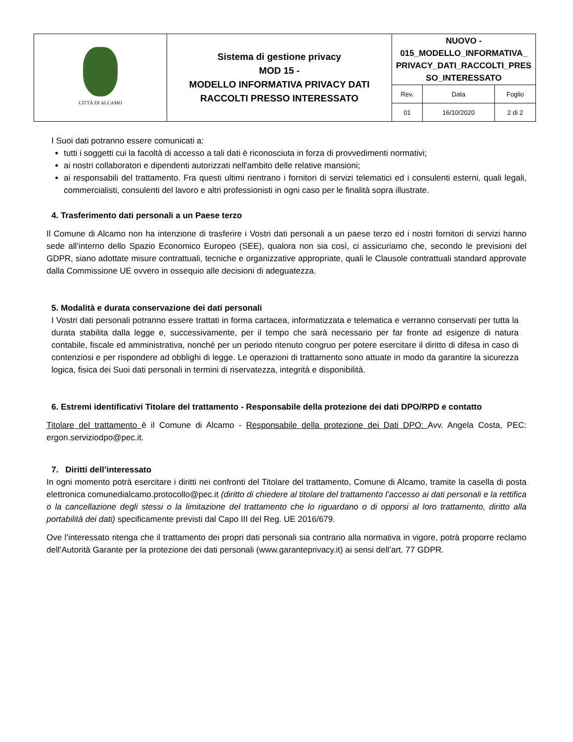| CITTÀ DI ALCAMO | Sistema di gestione privacy MOD 15 - MODELLO INFORMATIVA PRIVACY DATI RACCOLTI PRESSO INTERESSATO | NUOVO - 015_MODELLO_INFORMATIVA_ PRIVACY_DATI_RACCOLTI_PRES SO_INTERESSATO | | |
| | | Rev. | Data | Foglio |
| | | 01 | 16/10/2020 | 2 di 2 |
I Suoi dati potranno essere comunicati a:
tutti i soggetti cui la facoltà di accesso a tali dati è riconosciuta in forza di provvedimenti normativi;
ai nostri collaboratori e dipendenti autorizzati nell'ambito delle relative mansioni;
ai responsabili del trattamento. Fra questi ultimi rientrano i fornitori di servizi telematici ed i consulenti esterni, quali legali, commercialisti, consulenti del lavoro e altri professionisti in ogni caso per le finalità sopra illustrate.
4. Trasferimento dati personali a un Paese terzo
Il Comune di Alcamo non ha intenzione di trasferire i Vostri dati personali a un paese terzo ed i nostri fornitori di servizi hanno sede all’interno dello Spazio Economico Europeo (SEE), qualora non sia così, ci assicuriamo che, secondo le previsioni del GDPR, siano adottate misure contrattuali, tecniche e organizzative appropriate, quali le Clausole contrattuali standard approvate dalla Commissione UE ovvero in ossequio alle decisioni di adeguatezza.
5. Modalità e durata conservazione dei dati personali
I Vostri dati personali potranno essere trattati in forma cartacea, informatizzata e telematica e verranno conservati per tutta la durata stabilita dalla legge e, successivamente, per il tempo che sarà necessario per far fronte ad esigenze di natura contabile, fiscale ed amministrativa, nonché per un periodo ritenuto congruo per potere esercitare il diritto di difesa in caso di contenziosi e per rispondere ad obblighi di legge. Le operazioni di trattamento sono attuate in modo da garantire la sicurezza logica, fisica dei Suoi dati personali in termini di riservatezza, integrità e disponibilità.
6. Estremi identificativi Titolare del trattamento - Responsabile della protezione dei dati DPO/RPD e contatto
Titolare del trattamento è il Comune di Alcamo - Responsabile della protezione dei Dati DPO: Avv. Angela Costa, PEC: ergon.serviziodpo@pec.it.
7. Diritti dell’interessato
In ogni momento potrà esercitare i diritti nei confronti del Titolare del trattamento, Comune di Alcamo, tramite la casella di posta elettronica comunedialcamo.protocollo@pec.it (diritto di chiedere al titolare del trattamento l’accesso ai dati personali e la rettifica o la cancellazione degli stessi o la limitazione del trattamento che lo riguardano o di opporsi al loro trattamento, diritto alla portabilità dei dati) specificamente previsti dal Capo III del Reg. UE 2016/679.
Ove l’interessato ritenga che il trattamento dei propri dati personali sia contrario alla normativa in vigore, potrà proporre reclamo dell’Autorità Garante per la protezione dei dati personali (www.garanteprivacy.it) ai sensi dell’art. 77 GDPR.